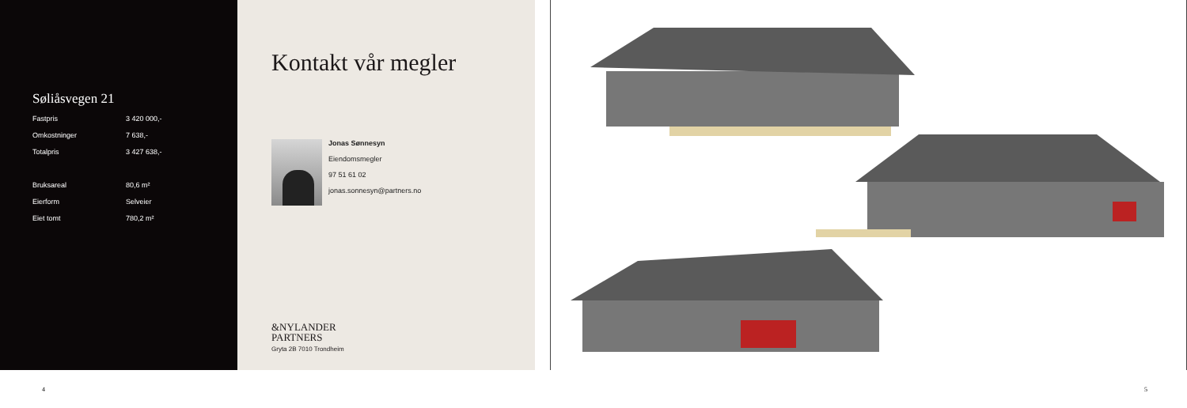Søliåsvegen 21
| Fastpris | 3 420 000,- |
| Omkostninger | 7 638,- |
| Totalpris | 3 427 638,- |
| Bruksareal | 80,6 m² |
| Eierform | Selveier |
| Eiet tomt | 780,2 m² |
Kontakt vår megler
Jonas Sønnesyn
Eiendomsmegler
97 51 61 02
jonas.sonnesyn@partners.no
&NYLANDER
PARTNERS
Gryta 2B 7010 Trondheim
4 5